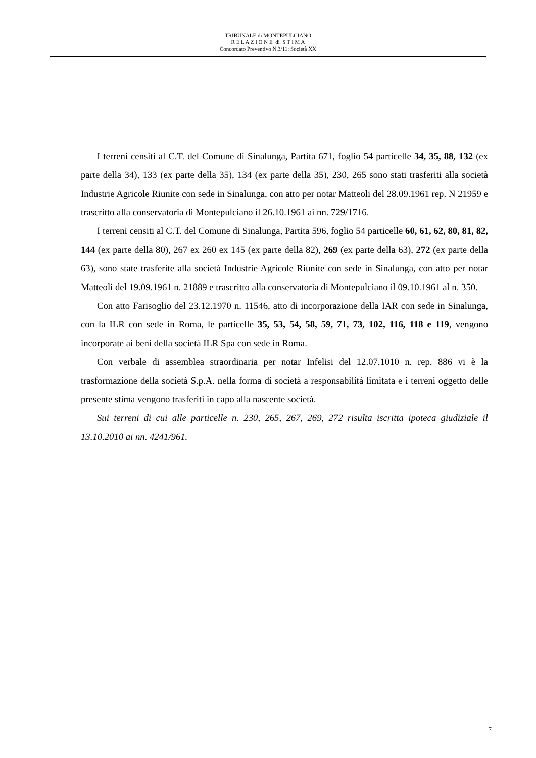TRIBUNALE di MONTEPULCIANO
R E L A Z I O N E di S T I M A
Concordato Preventivo N.3/11: Società XX
I terreni censiti al C.T. del Comune di Sinalunga, Partita 671, foglio 54 particelle 34, 35, 88, 132 (ex parte della 34), 133 (ex parte della 35), 134 (ex parte della 35), 230, 265 sono stati trasferiti alla società Industrie Agricole Riunite con sede in Sinalunga, con atto per notar Matteoli del 28.09.1961 rep. N 21959 e trascritto alla conservatoria di Montepulciano il 26.10.1961 ai nn. 729/1716.
I terreni censiti al C.T. del Comune di Sinalunga, Partita 596, foglio 54 particelle 60, 61, 62, 80, 81, 82, 144 (ex parte della 80), 267 ex 260 ex 145 (ex parte della 82), 269 (ex parte della 63), 272 (ex parte della 63), sono state trasferite alla società Industrie Agricole Riunite con sede in Sinalunga, con atto per notar Matteoli del 19.09.1961 n. 21889 e trascritto alla conservatoria di Montepulciano il 09.10.1961 al n. 350.
Con atto Farisoglio del 23.12.1970 n. 11546, atto di incorporazione della IAR con sede in Sinalunga, con la ILR con sede in Roma, le particelle 35, 53, 54, 58, 59, 71, 73, 102, 116, 118 e 119, vengono incorporate ai beni della società ILR Spa con sede in Roma.
Con verbale di assemblea straordinaria per notar Infelisi del 12.07.1010 n. rep. 886 vi è la trasformazione della società S.p.A. nella forma di società a responsabilità limitata e i terreni oggetto delle presente stima vengono trasferiti in capo alla nascente società.
Sui terreni di cui alle particelle n. 230, 265, 267, 269, 272 risulta iscritta ipoteca giudiziale il 13.10.2010 ai nn. 4241/961.
7